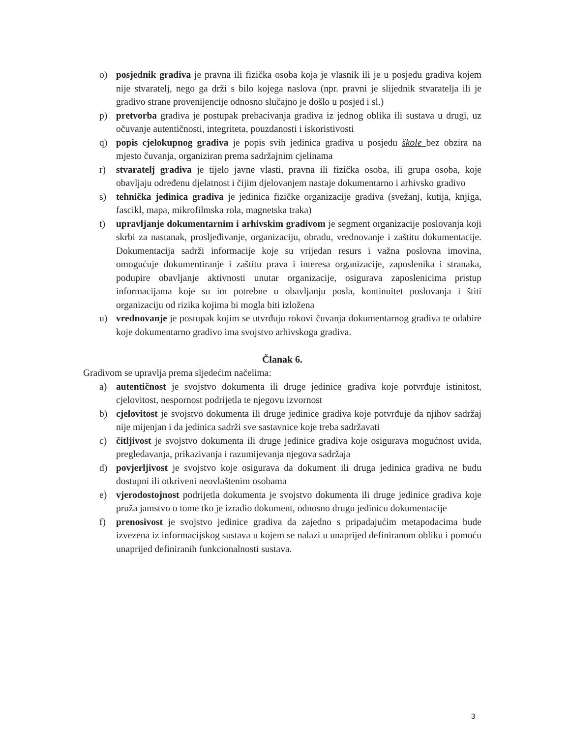o) posjednik gradiva je pravna ili fizička osoba koja je vlasnik ili je u posjedu gradiva kojem nije stvaratelj, nego ga drži s bilo kojega naslova (npr. pravni je slijednik stvaratelja ili je gradivo strane provenijencije odnosno slučajno je došlo u posjed i sl.)
p) pretvorba gradiva je postupak prebacivanja gradiva iz jednog oblika ili sustava u drugi, uz očuvanje autentičnosti, integriteta, pouzdanosti i iskoristivosti
q) popis cjelokupnog gradiva je popis svih jedinica gradiva u posjedu škole bez obzira na mjesto čuvanja, organiziran prema sadržajnim cjelinama
r) stvaratelj gradiva je tijelo javne vlasti, pravna ili fizička osoba, ili grupa osoba, koje obavljaju određenu djelatnost i čijim djelovanjem nastaje dokumentarno i arhivsko gradivo
s) tehnička jedinica gradiva je jedinica fizičke organizacije gradiva (svežanj, kutija, knjiga, fascikl, mapa, mikrofilmska rola, magnetska traka)
t) upravljanje dokumentarnim i arhivskim gradivom je segment organizacije poslovanja koji skrbi za nastanak, prosljeđivanje, organizaciju, obradu, vrednovanje i zaštitu dokumentacije. Dokumentacija sadrži informacije koje su vrijedan resurs i važna poslovna imovina, omogućuje dokumentiranje i zaštitu prava i interesa organizacije, zaposlenika i stranaka, podupire obavljanje aktivnosti unutar organizacije, osigurava zaposlenicima pristup informacijama koje su im potrebne u obavljanju posla, kontinuitet poslovanja i štiti organizaciju od rizika kojima bi mogla biti izložena
u) vrednovanje je postupak kojim se utvrđuju rokovi čuvanja dokumentarnog gradiva te odabire koje dokumentarno gradivo ima svojstvo arhivskoga gradiva.
Članak 6.
Gradivom se upravlja prema sljedećim načelima:
a) autentičnost je svojstvo dokumenta ili druge jedinice gradiva koje potvrđuje istinitost, cjelovitost, nespornost podrijetla te njegovu izvornost
b) cjelovitost je svojstvo dokumenta ili druge jedinice gradiva koje potvrđuje da njihov sadržaj nije mijenjan i da jedinica sadrži sve sastavnice koje treba sadržavati
c) čitljivost je svojstvo dokumenta ili druge jedinice gradiva koje osigurava mogućnost uvida, pregledavanja, prikazivanja i razumijevanja njegova sadržaja
d) povjerljivost je svojstvo koje osigurava da dokument ili druga jedinica gradiva ne budu dostupni ili otkriveni neovlaštenim osobama
e) vjerodostojnost podrijetla dokumenta je svojstvo dokumenta ili druge jedinice gradiva koje pruža jamstvo o tome tko je izradio dokument, odnosno drugu jedinicu dokumentacije
f) prenosivost je svojstvo jedinice gradiva da zajedno s pripadajućim metapodacima bude izvezena iz informacijskog sustava u kojem se nalazi u unaprijed definiranom obliku i pomoću unaprijed definiranih funkcionalnosti sustava.
3